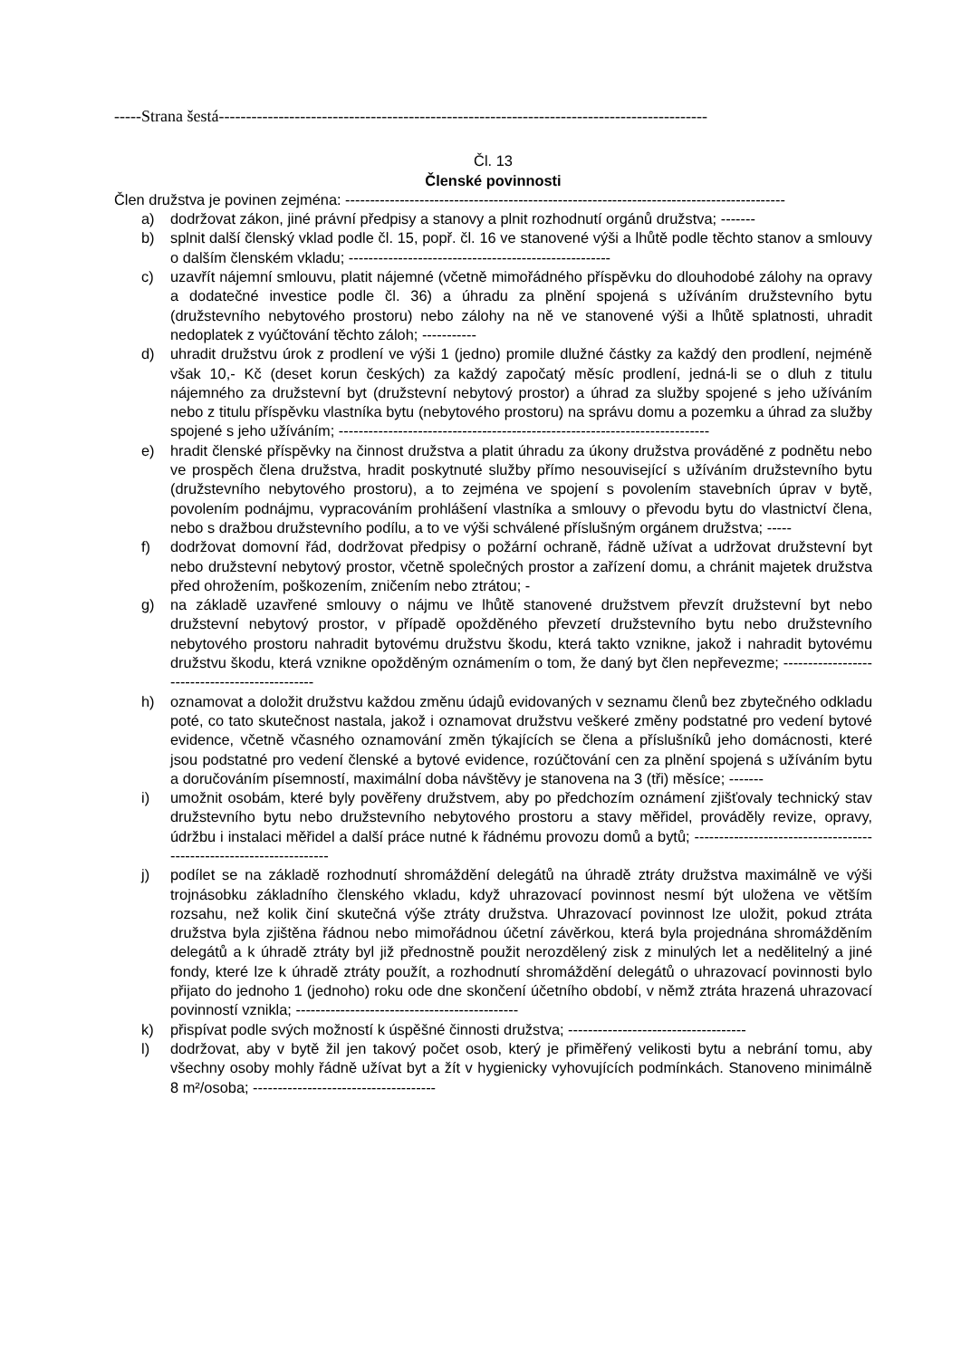-----Strana šestá------------------------------------------------------------------------------------------
Čl. 13
Členské povinnosti
Člen družstva je povinen zejména: -----------------------------------------------------------------------------------------
a) dodržovat zákon, jiné právní předpisy a stanovy a plnit rozhodnutí orgánů družstva; -------
b) splnit další členský vklad podle čl. 15, popř. čl. 16 ve stanovené výši a lhůtě podle těchto stanov a smlouvy o dalším členském vkladu; -----------------------------------------------------
c) uzavřít nájemní smlouvu, platit nájemné (včetně mimořádného příspěvku do dlouhodobé zálohy na opravy a dodatečné investice podle čl. 36) a úhradu za plnění spojená s užíváním družstevního bytu (družstevního nebytového prostoru) nebo zálohy na ně ve stanovené výši a lhůtě splatnosti, uhradit nedoplatek z vyúčtování těchto záloh; -----------
d) uhradit družstvu úrok z prodlení ve výši 1 (jedno) promile dlužné částky za každý den prodlení, nejméně však 10,- Kč (deset korun českých) za každý započatý měsíc prodlení, jedná-li se o dluh z titulu nájemného za družstevní byt (družstevní nebytový prostor) a úhrad za služby spojené s jeho užíváním nebo z titulu příspěvku vlastníka bytu (nebytového prostoru) na správu domu a pozemku a úhrad za služby spojené s jeho užíváním; ---------------------------------------------------------------------------
e) hradit členské příspěvky na činnost družstva a platit úhradu za úkony družstva prováděné z podnětu nebo ve prospěch člena družstva, hradit poskytnuté služby přímo nesouvisející s užíváním družstevního bytu (družstevního nebytového prostoru), a to zejména ve spojení s povolením stavebních úprav v bytě, povolením podnájmu, vypracováním prohlášení vlastníka a smlouvy o převodu bytu do vlastnictví člena, nebo s dražbou družstevního podílu, a to ve výši schválené příslušným orgánem družstva; -----
f) dodržovat domovní řád, dodržovat předpisy o požární ochraně, řádně užívat a udržovat družstevní byt nebo družstevní nebytový prostor, včetně společných prostor a zařízení domu, a chránit majetek družstva před ohrožením, poškozením, zničením nebo ztrátou; -
g) na základě uzavřené smlouvy o nájmu ve lhůtě stanovené družstvem převzít družstevní byt nebo družstevní nebytový prostor, v případě opožděného převzetí družstevního bytu nebo družstevního nebytového prostoru nahradit bytovému družstvu škodu, která takto vznikne, jakož i nahradit bytovému družstvu škodu, která vznikne opožděným oznámením o tom, že daný byt člen nepřevezme; -----------------------------------------------
h) oznamovat a doložit družstvu každou změnu údajů evidovaných v seznamu členů bez zbytečného odkladu poté, co tato skutečnost nastala, jakož i oznamovat družstvu veškeré změny podstatné pro vedení bytové evidence, včetně včasného oznamování změn týkajících se člena a příslušníků jeho domácnosti, které jsou podstatné pro vedení členské a bytové evidence, rozúčtování cen za plnění spojená s užíváním bytu a doručováním písemností, maximální doba návštěvy je stanovena na 3 (tři) měsíce; -------
i) umožnit osobám, které byly pověřeny družstvem, aby po předchozím oznámení zjišťovaly technický stav družstevního bytu nebo družstevního nebytového prostoru a stavy měřidel, prováděly revize, opravy, údržbu i instalaci měřidel a další práce nutné k řádnému provozu domů a bytů; --------------------------------------------------------------------
j) podílet se na základě rozhodnutí shromáždění delegátů na úhradě ztráty družstva maximálně ve výši trojnásobku základního členského vkladu, když uhrazovací povinnost nesmí být uložena ve větším rozsahu, než kolik činí skutečná výše ztráty družstva. Uhrazovací povinnost lze uložit, pokud ztráta družstva byla zjištěna řádnou nebo mimořádnou účetní závěrkou, která byla projednána shromážděním delegátů a k úhradě ztráty byl již přednostně použit nerozdělený zisk z minulých let a nedělitelný a jiné fondy, které lze k úhradě ztráty použít, a rozhodnutí shromáždění delegátů o uhrazovací povinnosti bylo přijato do jednoho 1 (jednoho) roku ode dne skončení účetního období, v němž ztráta hrazená uhrazovací povinností vznikla; ---------------------------------------------
k) přispívat podle svých možností k úspěšné činnosti družstva; ------------------------------------
l) dodržovat, aby v bytě žil jen takový počet osob, který je přiměřený velikosti bytu a nebrání tomu, aby všechny osoby mohly řádně užívat byt a žít v hygienicky vyhovujících podmínkách. Stanoveno minimálně 8 m²/osoba; -------------------------------------